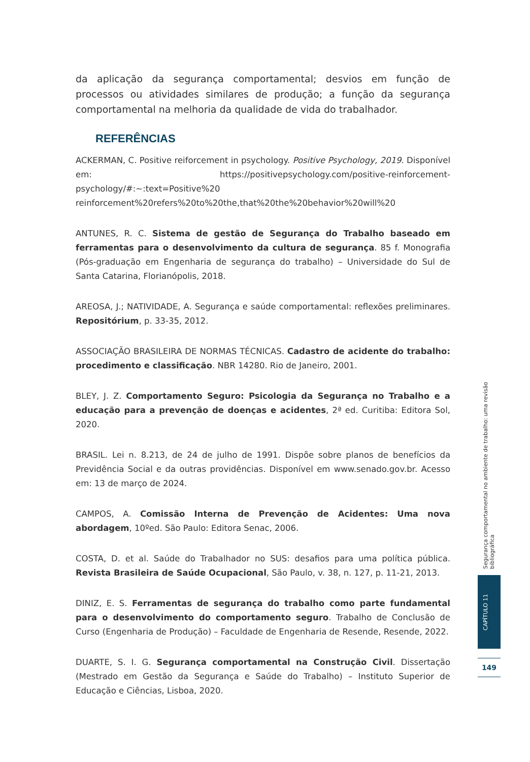da aplicação da segurança comportamental; desvios em função de processos ou atividades similares de produção; a função da segurança comportamental na melhoria da qualidade de vida do trabalhador.
REFERÊNCIAS
ACKERMAN, C. Positive reiforcement in psychology. Positive Psychology, 2019. Disponível em: https://positivepsychology.com/positive-reinforcement-psychology/#:~:text=Positive%20 reinforcement%20refers%20to%20the,that%20the%20behavior%20will%20
ANTUNES, R. C. Sistema de gestão de Segurança do Trabalho baseado em ferramentas para o desenvolvimento da cultura de segurança. 85 f. Monografia (Pós-graduação em Engenharia de segurança do trabalho) – Universidade do Sul de Santa Catarina, Florianópolis, 2018.
AREOSA, J.; NATIVIDADE, A. Segurança e saúde comportamental: reflexões preliminares. Repositórium, p. 33-35, 2012.
ASSOCIAÇÃO BRASILEIRA DE NORMAS TÉCNICAS. Cadastro de acidente do trabalho: procedimento e classificação. NBR 14280. Rio de Janeiro, 2001.
BLEY, J. Z. Comportamento Seguro: Psicologia da Segurança no Trabalho e a educação para a prevenção de doenças e acidentes, 2ª ed. Curitiba: Editora Sol, 2020.
BRASIL. Lei n. 8.213, de 24 de julho de 1991. Dispõe sobre planos de benefícios da Previdência Social e da outras providências. Disponível em www.senado.gov.br. Acesso em: 13 de março de 2024.
CAMPOS, A. Comissão Interna de Prevenção de Acidentes: Uma nova abordagem, 10ºed. São Paulo: Editora Senac, 2006.
COSTA, D. et al. Saúde do Trabalhador no SUS: desafios para uma política pública. Revista Brasileira de Saúde Ocupacional, São Paulo, v. 38, n. 127, p. 11-21, 2013.
DINIZ, E. S. Ferramentas de segurança do trabalho como parte fundamental para o desenvolvimento do comportamento seguro. Trabalho de Conclusão de Curso (Engenharia de Produção) – Faculdade de Engenharia de Resende, Resende, 2022.
DUARTE, S. I. G. Segurança comportamental na Construção Civil. Dissertação (Mestrado em Gestão da Segurança e Saúde do Trabalho) – Instituto Superior de Educação e Ciências, Lisboa, 2020.
Segurança comportamental no ambiente de trabalho: uma revisão bibliográfica
CAPÍTULO 11
149